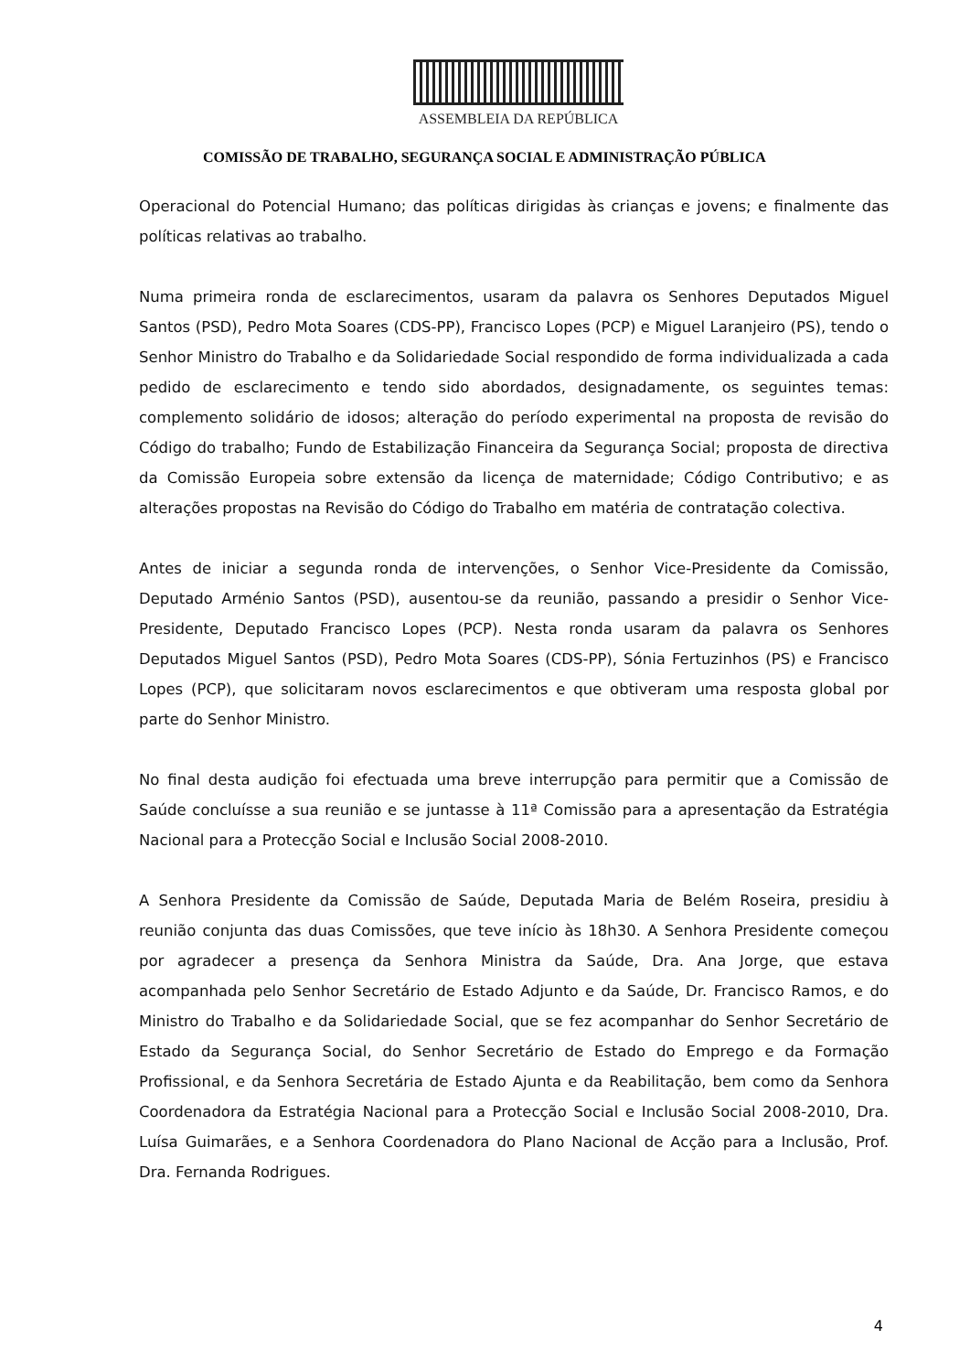ASSEMBLEIA DA REPÚBLICA
COMISSÃO DE TRABALHO, SEGURANÇA SOCIAL E ADMINISTRAÇÃO PÚBLICA
Operacional do Potencial Humano; das políticas dirigidas às crianças e jovens; e finalmente das políticas relativas ao trabalho.
Numa primeira ronda de esclarecimentos, usaram da palavra os Senhores Deputados Miguel Santos (PSD), Pedro Mota Soares (CDS-PP), Francisco Lopes (PCP) e Miguel Laranjeiro (PS), tendo o Senhor Ministro do Trabalho e da Solidariedade Social respondido de forma individualizada a cada pedido de esclarecimento e tendo sido abordados, designadamente, os seguintes temas: complemento solidário de idosos; alteração do período experimental na proposta de revisão do Código do trabalho; Fundo de Estabilização Financeira da Segurança Social; proposta de directiva da Comissão Europeia sobre extensão da licença de maternidade; Código Contributivo; e as alterações propostas na Revisão do Código do Trabalho em matéria de contratação colectiva.
Antes de iniciar a segunda ronda de intervenções, o Senhor Vice-Presidente da Comissão, Deputado Arménio Santos (PSD), ausentou-se da reunião, passando a presidir o Senhor Vice-Presidente, Deputado Francisco Lopes (PCP). Nesta ronda usaram da palavra os Senhores Deputados Miguel Santos (PSD), Pedro Mota Soares (CDS-PP), Sónia Fertuzinhos (PS) e Francisco Lopes (PCP), que solicitaram novos esclarecimentos e que obtiveram uma resposta global por parte do Senhor Ministro.
No final desta audição foi efectuada uma breve interrupção para permitir que a Comissão de Saúde concluísse a sua reunião e se juntasse à 11ª Comissão para a apresentação da Estratégia Nacional para a Protecção Social e Inclusão Social 2008-2010.
A Senhora Presidente da Comissão de Saúde, Deputada Maria de Belém Roseira, presidiu à reunião conjunta das duas Comissões, que teve início às 18h30. A Senhora Presidente começou por agradecer a presença da Senhora Ministra da Saúde, Dra. Ana Jorge, que estava acompanhada pelo Senhor Secretário de Estado Adjunto e da Saúde, Dr. Francisco Ramos, e do Ministro do Trabalho e da Solidariedade Social, que se fez acompanhar do Senhor Secretário de Estado da Segurança Social, do Senhor Secretário de Estado do Emprego e da Formação Profissional, e da Senhora Secretária de Estado Ajunta e da Reabilitação, bem como da Senhora Coordenadora da Estratégia Nacional para a Protecção Social e Inclusão Social 2008-2010, Dra. Luísa Guimarães, e a Senhora Coordenadora do Plano Nacional de Acção para a Inclusão, Prof. Dra. Fernanda Rodrigues.
4